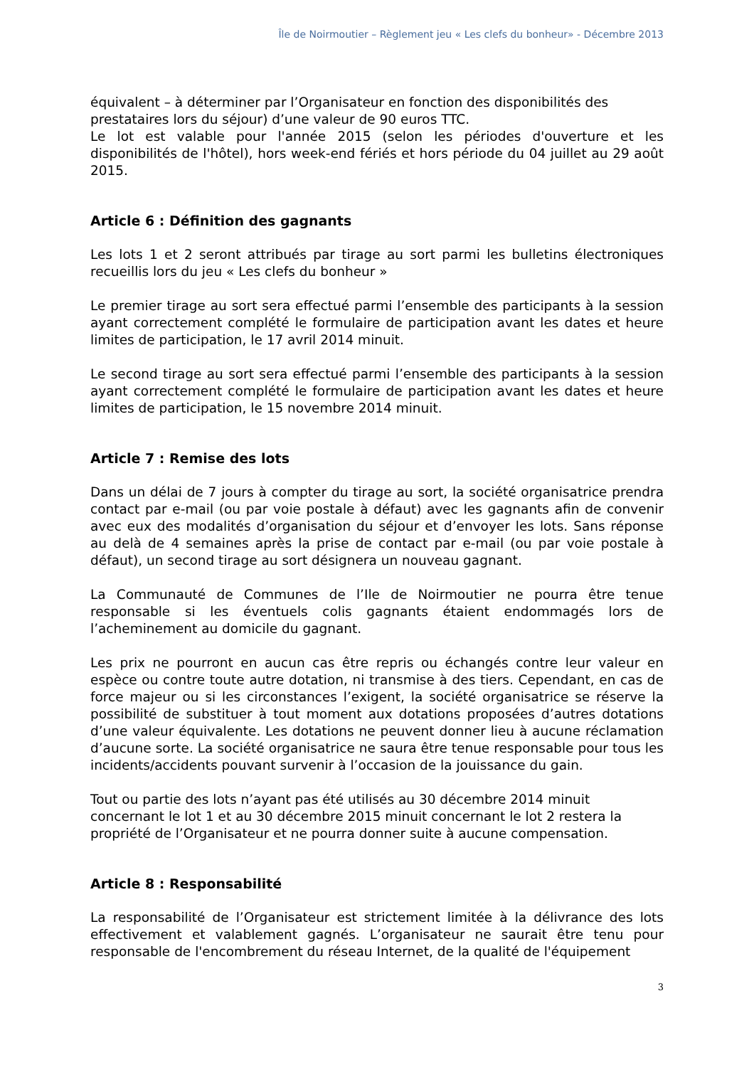Île de Noirmoutier – Règlement jeu « Les clefs du bonheur» - Décembre 2013
équivalent – à déterminer par l’Organisateur en fonction des disponibilités des prestataires lors du séjour) d’une valeur de 90 euros TTC.
Le lot est valable pour l'année 2015 (selon les périodes d'ouverture et les disponibilités de l'hôtel), hors week-end fériés et hors période du 04 juillet au 29 août 2015.
Article 6 : Définition des gagnants
Les lots 1 et 2 seront attribués par tirage au sort parmi les bulletins électroniques recueillis lors du jeu « Les clefs du bonheur »
Le premier tirage au sort sera effectué parmi l’ensemble des participants à la session ayant correctement complété le formulaire de participation avant les dates et heure limites de participation, le 17 avril 2014 minuit.
Le second tirage au sort sera effectué parmi l’ensemble des participants à la session ayant correctement complété le formulaire de participation avant les dates et heure limites de participation, le 15 novembre 2014 minuit.
Article 7 : Remise des lots
Dans un délai de 7 jours à compter du tirage au sort, la société organisatrice prendra contact par e-mail (ou par voie postale à défaut) avec les gagnants afin de convenir avec eux des modalités d’organisation du séjour et d’envoyer les lots. Sans réponse au delà de 4 semaines après la prise de contact par e-mail (ou par voie postale à défaut), un second tirage au sort désignera un nouveau gagnant.
La Communauté de Communes de l’Ile de Noirmoutier ne pourra être tenue responsable si les éventuels colis gagnants étaient endommagés lors de l’acheminement au domicile du gagnant.
Les prix ne pourront en aucun cas être repris ou échangés contre leur valeur en espèce ou contre toute autre dotation, ni transmise à des tiers. Cependant, en cas de force majeur ou si les circonstances l’exigent, la société organisatrice se réserve la possibilité de substituer à tout moment aux dotations proposées d’autres dotations d’une valeur équivalente. Les dotations ne peuvent donner lieu à aucune réclamation d’aucune sorte. La société organisatrice ne saura être tenue responsable pour tous les incidents/accidents pouvant survenir à l’occasion de la jouissance du gain.
Tout ou partie des lots n’ayant pas été utilisés au 30 décembre 2014 minuit concernant le lot 1 et au 30 décembre 2015 minuit concernant le lot 2 restera la propriété de l’Organisateur et ne pourra donner suite à aucune compensation.
Article 8 : Responsabilité
La responsabilité de l’Organisateur est strictement limitée à la délivrance des lots effectivement et valablement gagnés. L’organisateur ne saurait être tenu pour responsable de l'encombrement du réseau Internet, de la qualité de l'équipement
3